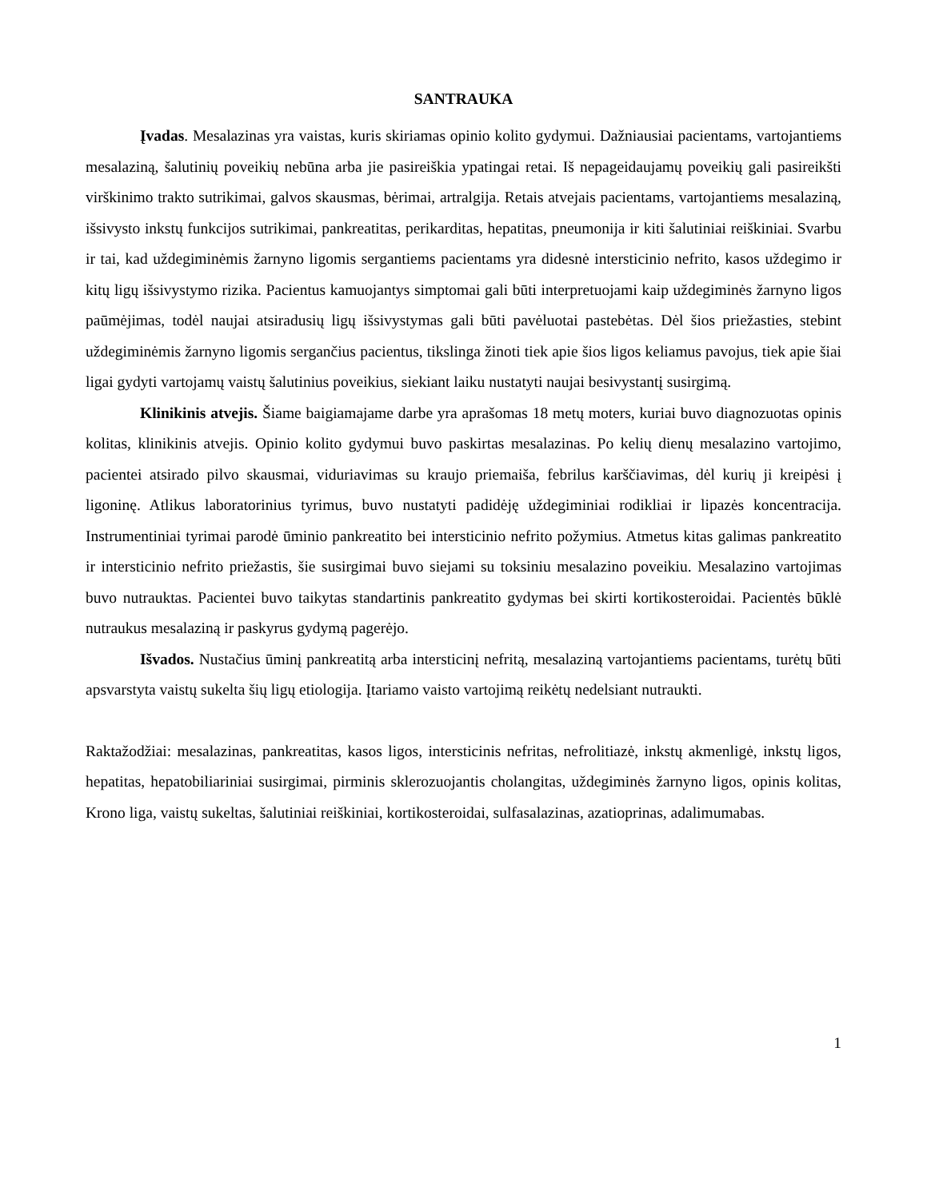SANTRAUKA
Įvadas. Mesalazinas yra vaistas, kuris skiriamas opinio kolito gydymui. Dažniausiai pacientams, vartojantiems mesalaziną, šalutinių poveikių nebūna arba jie pasireiškia ypatingai retai. Iš nepageidaujamų poveikių gali pasireikšti virškinimo trakto sutrikimai, galvos skausmas, bėrimai, artralgija. Retais atvejais pacientams, vartojantiems mesalaziną, išsivysto inkstų funkcijos sutrikimai, pankreatitas, perikarditas, hepatitas, pneumonija ir kiti šalutiniai reiškiniai. Svarbu ir tai, kad uždegiminėmis žarnyno ligomis sergantiems pacientams yra didesnė intersticinio nefrito, kasos uždegimo ir kitų ligų išsivystymo rizika. Pacientus kamuojantys simptomai gali būti interpretuojami kaip uždegiminės žarnyno ligos paūmėjimas, todėl naujai atsiradusių ligų išsivystymas gali būti pavėluotai pastebėtas. Dėl šios priežasties, stebint uždegiminėmis žarnyno ligomis sergančius pacientus, tikslinga žinoti tiek apie šios ligos keliamus pavojus, tiek apie šiai ligai gydyti vartojamų vaistų šalutinius poveikius, siekiant laiku nustatyti naujai besivystantį susirgimą.
Klinikinis atvejis. Šiame baigiamajame darbe yra aprašomas 18 metų moters, kuriai buvo diagnozuotas opinis kolitas, klinikinis atvejis. Opinio kolito gydymui buvo paskirtas mesalazinas. Po kelių dienų mesalazino vartojimo, pacientei atsirado pilvo skausmai, viduriavimas su kraujo priemaiša, febrilus karščiavimas, dėl kurių ji kreipėsi į ligoninę. Atlikus laboratorinius tyrimus, buvo nustatyti padidėję uždegiminiai rodikliai ir lipazės koncentracija. Instrumentiniai tyrimai parodė ūminio pankreatito bei intersticinio nefrito požymius. Atmetus kitas galimas pankreatito ir intersticinio nefrito priežastis, šie susirgimai buvo siejami su toksiniu mesalazino poveikiu. Mesalazino vartojimas buvo nutrauktas. Pacientei buvo taikytas standartinis pankreatito gydymas bei skirti kortikosteroidai. Pacientės būklė nutraukus mesalaziną ir paskyrus gydymą pagerėjo.
Išvados. Nustačius ūminį pankreatitą arba intersticinį nefritą, mesalaziną vartojantiems pacientams, turėtų būti apsvarstyta vaistų sukelta šių ligų etiologija. Įtariamo vaisto vartojimą reikėtų nedelsiant nutraukti.
Raktažodžiai: mesalazinas, pankreatitas, kasos ligos, intersticinis nefritas, nefrolitiazė, inkstų akmenligė, inkstų ligos, hepatitas, hepatobiliariniai susirgimai, pirminis sklerozuojantis cholangitas, uždegiminės žarnyno ligos, opinis kolitas, Krono liga, vaistų sukeltas, šalutiniai reiškiniai, kortikosteroidai, sulfasalazinas, azatioprinas, adalimumabas.
1